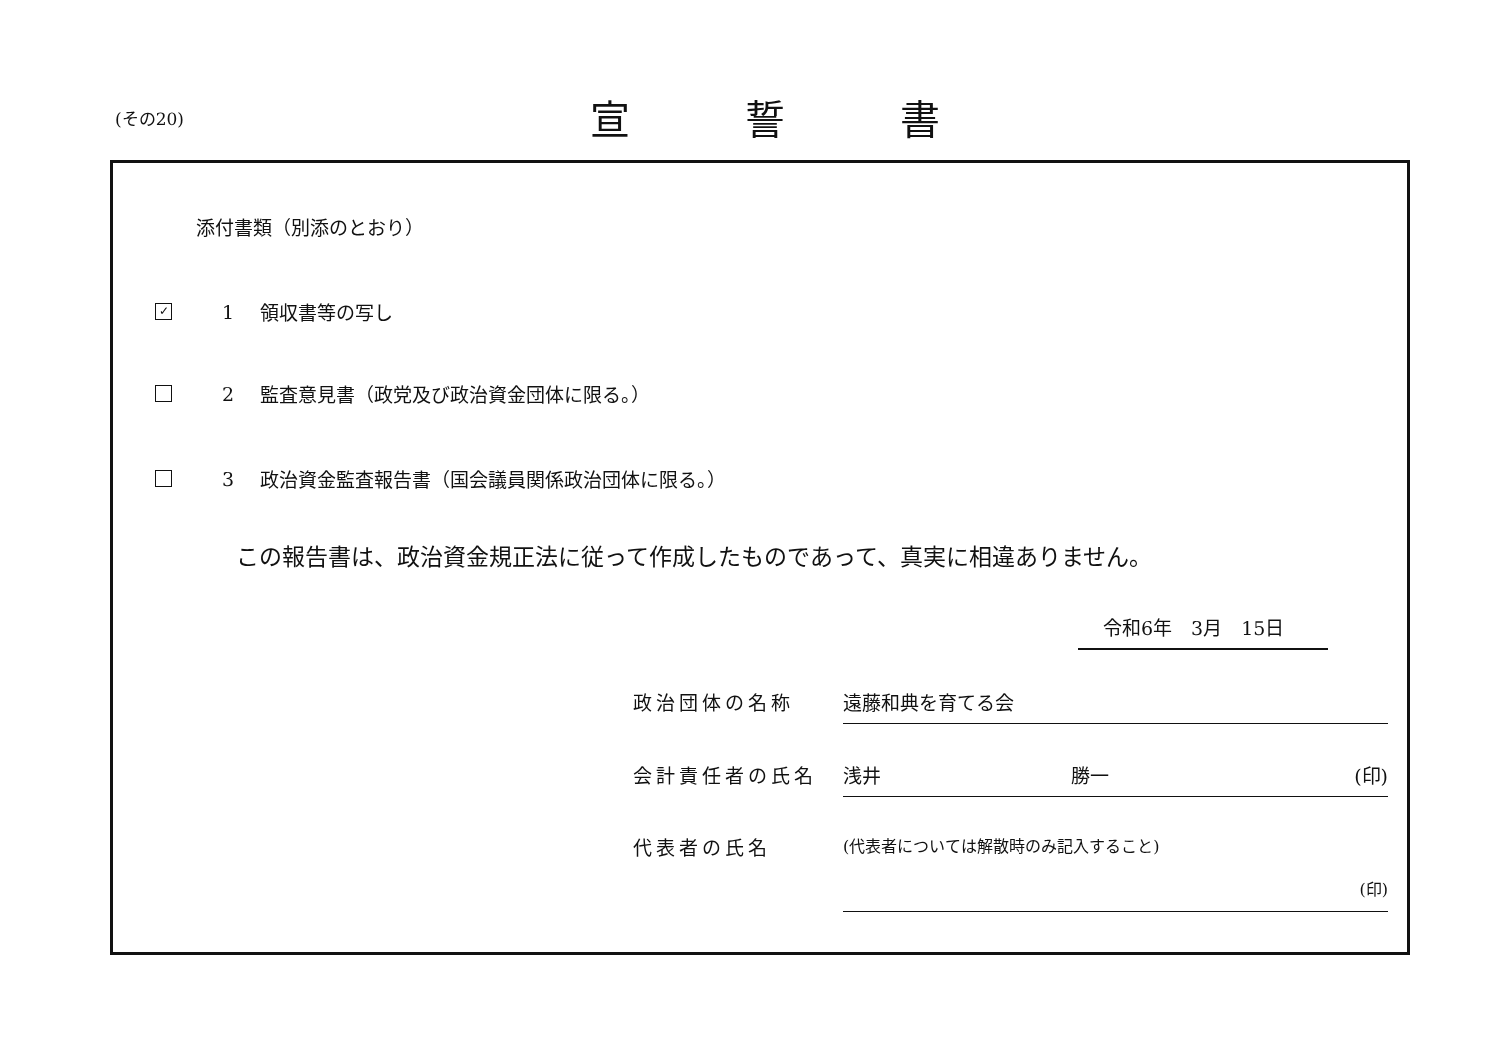(その20) 宣誓書
添付書類（別添のとおり）
✓ 1 領収書等の写し
2 監査意見書（政党及び政治資金団体に限る。）
3 政治資金監査報告書（国会議員関係政治団体に限る。）
この報告書は、政治資金規正法に従って作成したものであって、真実に相違ありません。
令和6年　3月　15日
政治団体の名称 遠藤和典を育てる会
会計責任者の氏名 浅井　　　　　　　　　　勝一 (印)
代表者の氏名 (代表者については解散時のみ記入すること)
(印)